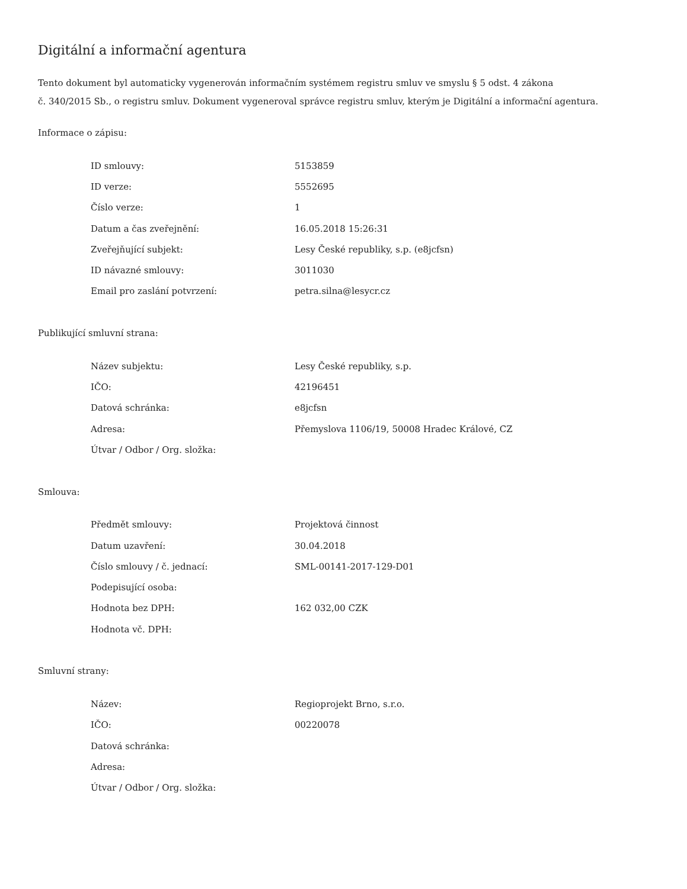Digitální a informační agentura
Tento dokument byl automaticky vygenerován informačním systémem registru smluv ve smyslu § 5 odst. 4 zákona
č. 340/2015 Sb., o registru smluv. Dokument vygeneroval správce registru smluv, kterým je Digitální a informační agentura.
Informace o zápisu:
| ID smlouvy: | 5153859 |
| ID verze: | 5552695 |
| Číslo verze: | 1 |
| Datum a čas zveřejnění: | 16.05.2018 15:26:31 |
| Zveřejňující subjekt: | Lesy České republiky, s.p. (e8jcfsn) |
| ID návazné smlouvy: | 3011030 |
| Email pro zaslání potvrzení: | petra.silna@lesycr.cz |
Publikující smluvní strana:
| Název subjektu: | Lesy České republiky, s.p. |
| IČO: | 42196451 |
| Datová schránka: | e8jcfsn |
| Adresa: | Přemyslova 1106/19, 50008 Hradec Králové, CZ |
| Útvar / Odbor / Org. složka: | |
Smlouva:
| Předmět smlouvy: | Projektová činnost |
| Datum uzavření: | 30.04.2018 |
| Číslo smlouvy / č. jednací: | SML-00141-2017-129-D01 |
| Podepisující osoba: | |
| Hodnota bez DPH: | 162 032,00 CZK |
| Hodnota vč. DPH: | |
Smluvní strany:
| Název: | Regioprojekt Brno, s.r.o. |
| IČO: | 00220078 |
| Datová schránka: | |
| Adresa: | |
| Útvar / Odbor / Org. složka: | |